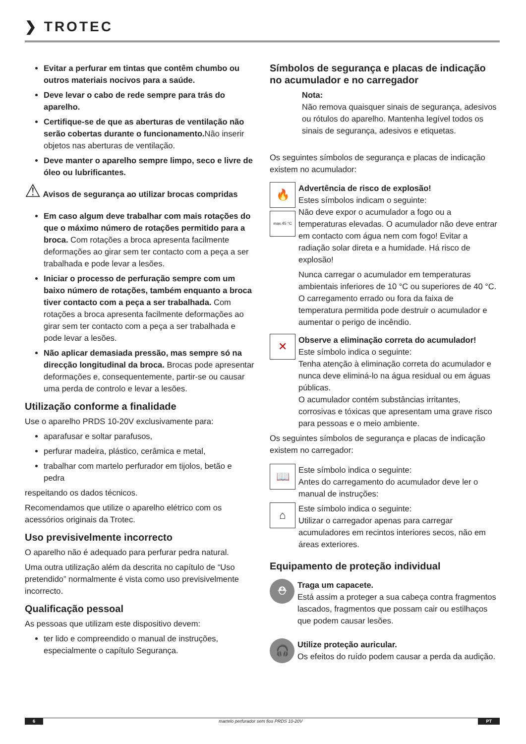❯ TROTEC
Evitar a perfurar em tintas que contêm chumbo ou outros materiais nocivos para a saúde.
Deve levar o cabo de rede sempre para trás do aparelho.
Certifique-se de que as aberturas de ventilação não serão cobertas durante o funcionamento. Não inserir objetos nas aberturas de ventilação.
Deve manter o aparelho sempre limpo, seco e livre de óleo ou lubrificantes.
⚠ Avisos de segurança ao utilizar brocas compridas
Em caso algum deve trabalhar com mais rotações do que o máximo número de rotações permitido para a broca. Com rotações a broca apresenta facilmente deformações ao girar sem ter contacto com a peça a ser trabalhada e pode levar a lesões.
Iniciar o processo de perfuração sempre com um baixo número de rotações, também enquanto a broca tiver contacto com a peça a ser trabalhada. Com rotações a broca apresenta facilmente deformações ao girar sem ter contacto com a peça a ser trabalhada e pode levar a lesões.
Não aplicar demasiada pressão, mas sempre só na direcção longitudinal da broca. Brocas pode apresentar deformações e, consequentemente, partir-se ou causar uma perda de controlo e levar a lesões.
Utilização conforme a finalidade
Use o aparelho PRDS 10-20V exclusivamente para:
aparafusar e soltar parafusos,
perfurar madeira, plástico, cerâmica e metal,
trabalhar com martelo perfurador em tijolos, betão e pedra
respeitando os dados técnicos.
Recomendamos que utilize o aparelho elétrico com os acessórios originais da Trotec.
Uso previsivelmente incorrecto
O aparelho não é adequado para perfurar pedra natural.
Uma outra utilização além da descrita no capítulo de “Uso pretendido” normalmente é vista como uso previsivelmente incorrecto.
Qualificação pessoal
As pessoas que utilizam este dispositivo devem:
ter lido e compreendido o manual de instruções, especialmente o capítulo Segurança.
Símbolos de segurança e placas de indicação no acumulador e no carregador
Nota:
Não remova quaisquer sinais de segurança, adesivos ou rótulos do aparelho. Mantenha legível todos os sinais de segurança, adesivos e etiquetas.
Os seguintes símbolos de segurança e placas de indicação existem no acumulador:
🔥
max.45 °C
Advertência de risco de explosão!
Estes símbolos indicam o seguinte:
Não deve expor o acumulador a fogo ou a temperaturas elevadas. O acumulador não deve entrar em contacto com água nem com fogo! Evitar a radiação solar direta e a humidade. Há risco de explosão!
Nunca carregar o acumulador em temperaturas ambientais inferiores de 10 °C ou superiores de 40 °C. O carregamento errado ou fora da faixa de temperatura permitida pode destruir o acumulador e aumentar o perigo de incêndio.
✕
Observe a eliminação correta do acumulador!
Este símbolo indica o seguinte:
Tenha atenção à eliminação correta do acumulador e nunca deve eliminá-lo na água residual ou em águas públicas.
O acumulador contém substâncias irritantes, corrosivas e tóxicas que apresentam uma grave risco para pessoas e o meio ambiente.
Os seguintes símbolos de segurança e placas de indicação existem no carregador:
📖
Este símbolo indica o seguinte:
Antes do carregamento do acumulador deve ler o manual de instruções:
⌂
Este símbolo indica o seguinte:
Utilizar o carregador apenas para carregar acumuladores em recintos interiores secos, não em áreas exteriores.
Equipamento de proteção individual
⛑
Traga um capacete.
Está assim a proteger a sua cabeça contra fragmentos lascados, fragmentos que possam cair ou estilhaços que podem causar lesões.
🎧
Utilize proteção auricular.
Os efeitos do ruído podem causar a perda da audição.
6 martelo perfurador sem fios PRDS 10-20V PT